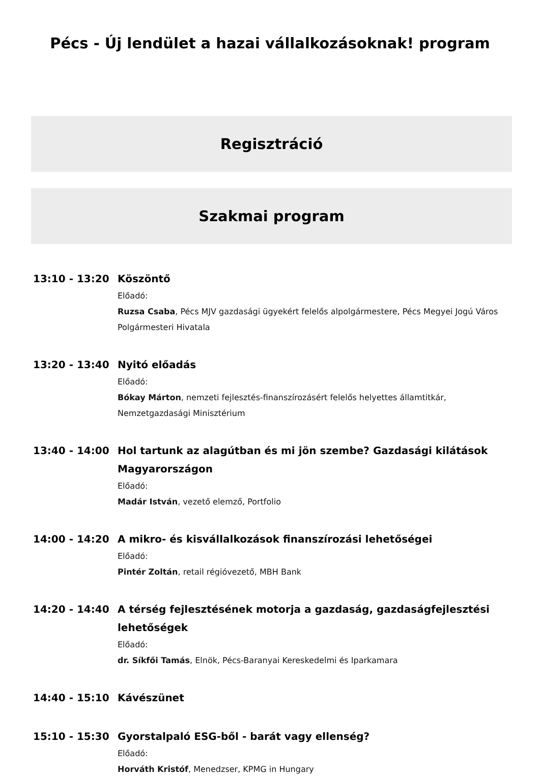Pécs - Új lendület a hazai vállalkozásoknak! program
Regisztráció
Szakmai program
13:10 - 13:20 Köszöntő
Előadó:
Ruzsa Csaba, Pécs MJV gazdasági ügyekért felelős alpolgármestere, Pécs Megyei Jogú Város Polgármesteri Hivatala
13:20 - 13:40 Nyitó előadás
Előadó:
Bókay Márton, nemzeti fejlesztés-finanszírozásért felelős helyettes államtitkár, Nemzetgazdasági Minisztérium
13:40 - 14:00 Hol tartunk az alagútban és mi jön szembe? Gazdasági kilátások Magyarországon
Előadó:
Madár István, vezető elemző, Portfolio
14:00 - 14:20 A mikro- és kisvállalkozások finanszírozási lehetőségei
Előadó:
Pintér Zoltán, retail régióvezető, MBH Bank
14:20 - 14:40 A térség fejlesztésének motorja a gazdaság, gazdaságfejlesztési lehetőségek
Előadó:
dr. Síkfői Tamás, Elnök, Pécs-Baranyai Kereskedelmi és Iparkamara
14:40 - 15:10 Kávészünet
15:10 - 15:30 Gyorstalpaló ESG-ből - barát vagy ellenség?
Előadó:
Horváth Kristóf, Menedzser, KPMG in Hungary